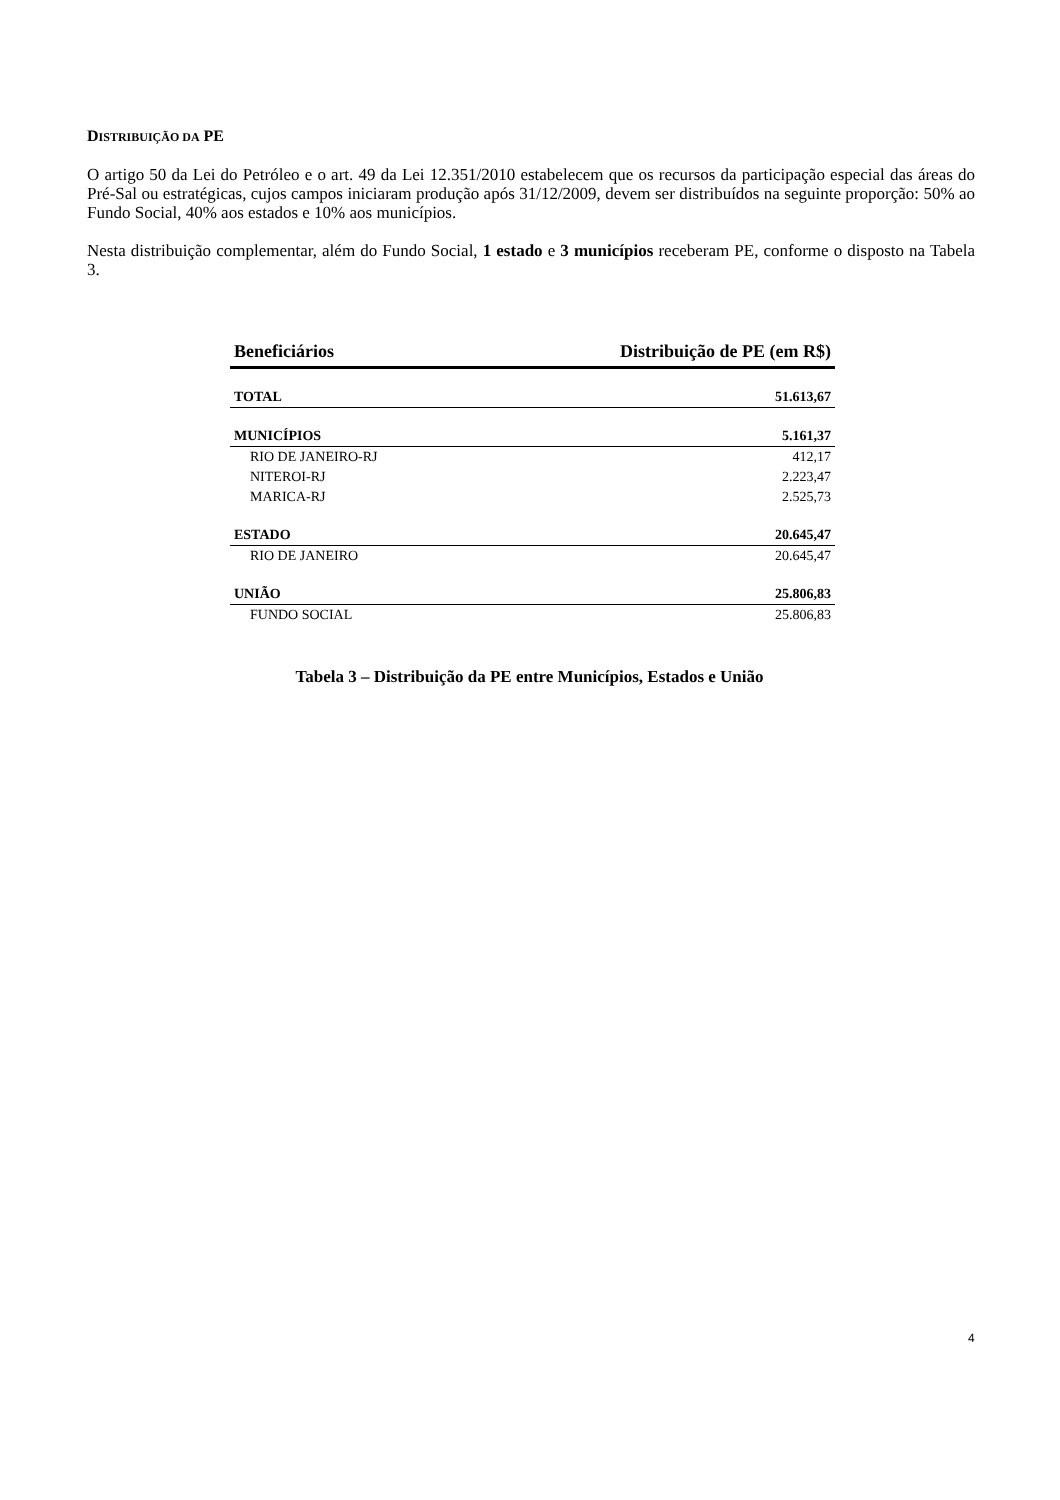DISTRIBUIÇÃO DA PE
O artigo 50 da Lei do Petróleo e o art. 49 da Lei 12.351/2010 estabelecem que os recursos da participação especial das áreas do Pré-Sal ou estratégicas, cujos campos iniciaram produção após 31/12/2009, devem ser distribuídos na seguinte proporção: 50% ao Fundo Social, 40% aos estados e 10% aos municípios.
Nesta distribuição complementar, além do Fundo Social, 1 estado e 3 municípios receberam PE, conforme o disposto na Tabela 3.
| Beneficiários | Distribuição de PE (em R$) |
| --- | --- |
| TOTAL | 51.613,67 |
| MUNICÍPIOS | 5.161,37 |
| RIO DE JANEIRO-RJ | 412,17 |
| NITEROI-RJ | 2.223,47 |
| MARICA-RJ | 2.525,73 |
| ESTADO | 20.645,47 |
| RIO DE JANEIRO | 20.645,47 |
| UNIÃO | 25.806,83 |
| FUNDO SOCIAL | 25.806,83 |
Tabela 3 – Distribuição da PE entre Municípios, Estados e União
4